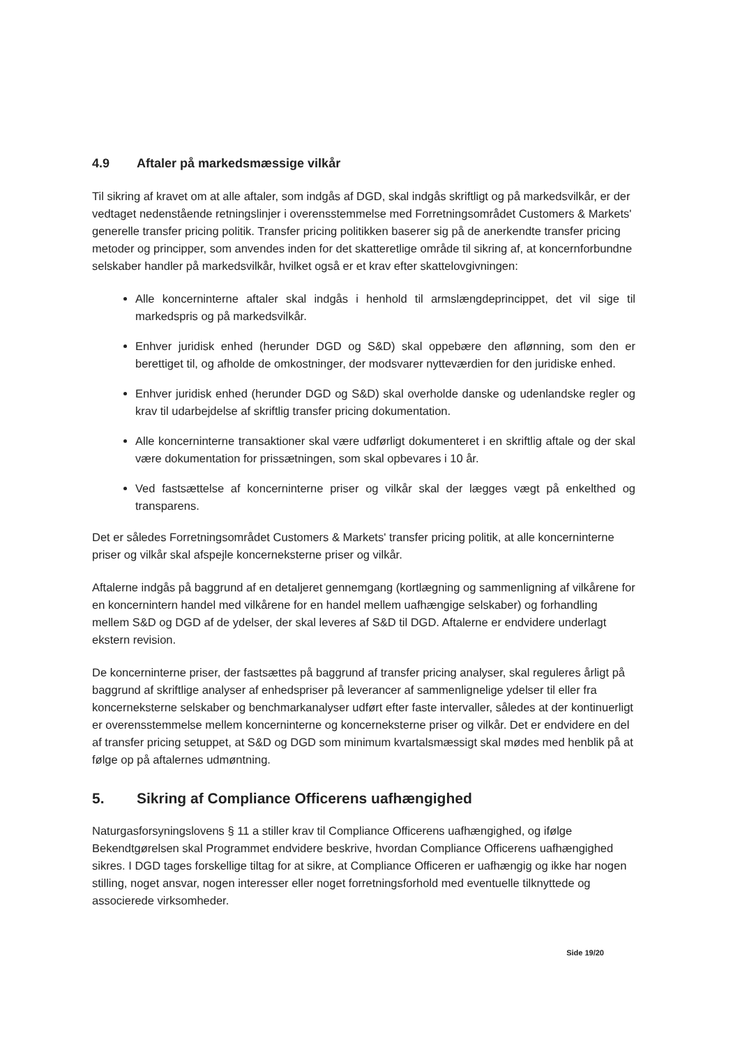4.9 Aftaler på markedsmæssige vilkår
Til sikring af kravet om at alle aftaler, som indgås af DGD, skal indgås skriftligt og på markedsvilkår, er der vedtaget nedenstående retningslinjer i overensstemmelse med Forretningsområdet Customers & Markets' generelle transfer pricing politik. Transfer pricing politikken baserer sig på de anerkendte transfer pricing metoder og principper, som anvendes inden for det skatteretlige område til sikring af, at koncernforbundne selskaber handler på markedsvilkår, hvilket også er et krav efter skattelovgivningen:
Alle koncerninterne aftaler skal indgås i henhold til armslængdeprincippet, det vil sige til markedspris og på markedsvilkår.
Enhver juridisk enhed (herunder DGD og S&D) skal oppebære den aflønning, som den er berettiget til, og afholde de omkostninger, der modsvarer nytteværdien for den juridiske enhed.
Enhver juridisk enhed (herunder DGD og S&D) skal overholde danske og udenlandske regler og krav til udarbejdelse af skriftlig transfer pricing dokumentation.
Alle koncerninterne transaktioner skal være udførligt dokumenteret i en skriftlig aftale og der skal være dokumentation for prissætningen, som skal opbevares i 10 år.
Ved fastsættelse af koncerninterne priser og vilkår skal der lægges vægt på enkelthed og transparens.
Det er således Forretningsområdet Customers & Markets' transfer pricing politik, at alle koncerninterne priser og vilkår skal afspejle koncerneksterne priser og vilkår.
Aftalerne indgås på baggrund af en detaljeret gennemgang (kortlægning og sammenligning af vilkårene for en koncernintern handel med vilkårene for en handel mellem uafhængige selskaber) og forhandling mellem S&D og DGD af de ydelser, der skal leveres af S&D til DGD. Aftalerne er endvidere underlagt ekstern revision.
De koncerninterne priser, der fastsættes på baggrund af transfer pricing analyser, skal reguleres årligt på baggrund af skriftlige analyser af enhedspriser på leverancer af sammenlignelige ydelser til eller fra koncerneksterne selskaber og benchmarkanalyser udført efter faste intervaller, således at der kontinuerligt er overensstemmelse mellem koncerninterne og koncerneksterne priser og vilkår. Det er endvidere en del af transfer pricing setuppet, at S&D og DGD som minimum kvartalsmæssigt skal mødes med henblik på at følge op på aftalernes udmøntning.
5. Sikring af Compliance Officerens uafhængighed
Naturgasforsyningslovens § 11 a stiller krav til Compliance Officerens uafhængighed, og ifølge Bekendtgørelsen skal Programmet endvidere beskrive, hvordan Compliance Officerens uafhængighed sikres. I DGD tages forskellige tiltag for at sikre, at Compliance Officeren er uafhængig og ikke har nogen stilling, noget ansvar, nogen interesser eller noget forretningsforhold med eventuelle tilknyttede og associerede virksomheder.
Side 19/20